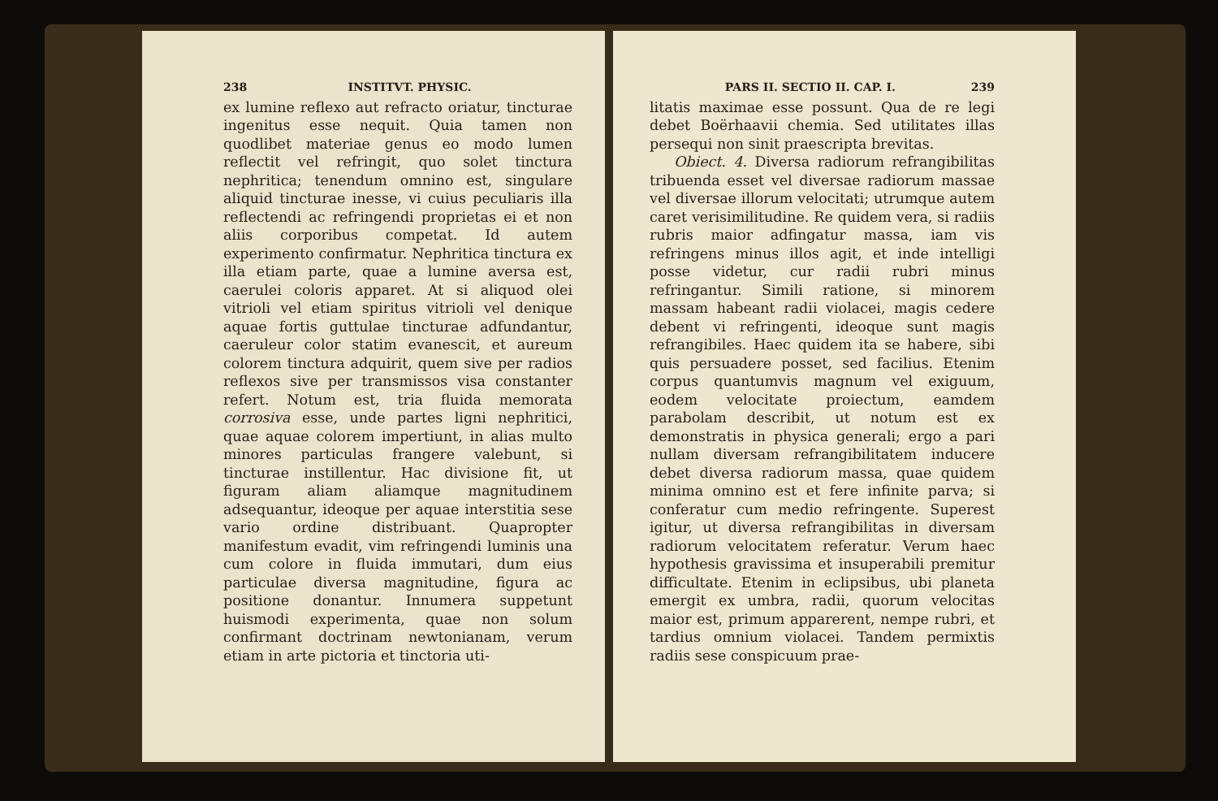238 INSTITVT. PHYSIC.
ex lumine reflexo aut refracto oriatur, tincturae ingenitus esse nequit. Quia tamen non quodlibet materiae genus eo modo lumen reflectit vel refringit, quo solet tinctura nephritica; tenendum omnino est, singulare aliquid tincturae inesse, vi cuius peculiaris illa reflectendi ac refringendi proprietas ei et non aliis corporibus competat. Id autem experimento confirmatur. Nephritica tinctura ex illa etiam parte, quae a lumine aversa est, caerulei coloris apparet. At si aliquod olei vitrioli vel etiam spiritus vitrioli vel denique aquae fortis guttulae tincturae adfundantur, caeruleur color statim evanescit, et aureum colorem tinctura adquirit, quem sive per radios reflexos sive per transmissos visa constanter refert. Notum est, tria fluida memorata corrosiva esse, unde partes ligni nephritici, quae aquae colorem impertiunt, in alias multo minores particulas frangere valebunt, si tincturae instillentur. Hac divisione fit, ut figuram aliam aliamque magnitudinem adsequantur, ideoque per aquae interstitia sese vario ordine distribuant. Quapropter manifestum evadit, vim refringendi luminis una cum colore in fluida immutari, dum eius particulae diversa magnitudine, figura ac positione donantur. Innumera suppetunt huismodi experimenta, quae non solum confirmant doctrinam newtonianam, verum etiam in arte pictoria et tinctoria uti-
PARS II. SECTIO II. CAP. I. 239
litatis maximae esse possunt. Qua de re legi debet Boërhaavii chemia. Sed utilitates illas persequi non sinit praescripta brevitas.
Obiect. 4. Diversa radiorum refrangibilitas tribuenda esset vel diversae radiorum massae vel diversae illorum velocitati; utrumque autem caret verisimilitudine. Re quidem vera, si radiis rubris maior adfingatur massa, iam vis refringens minus illos agit, et inde intelligi posse videtur, cur radii rubri minus refringantur. Simili ratione, si minorem massam habeant radii violacei, magis cedere debent vi refringenti, ideoque sunt magis refrangibiles. Haec quidem ita se habere, sibi quis persuadere posset, sed facilius. Etenim corpus quantumvis magnum vel exiguum, eodem velocitate proiectum, eamdem parabolam describit, ut notum est ex demonstratis in physica generali; ergo a pari nullam diversam refrangibilitatem inducere debet diversa radiorum massa, quae quidem minima omnino est et fere infinite parva; si conferatur cum medio refringente. Superest igitur, ut diversa refrangibilitas in diversam radiorum velocitatem referatur. Verum haec hypothesis gravissima et insuperabili premitur difficultate. Etenim in eclipsibus, ubi planeta emergit ex umbra, radii, quorum velocitas maior est, primum apparerent, nempe rubri, et tardius omnium violacei. Tandem permixtis radiis sese conspicuum prae-